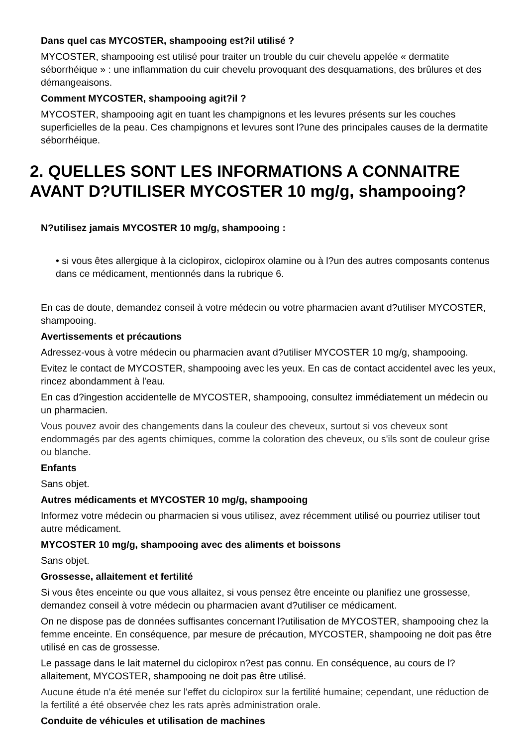Dans quel cas MYCOSTER, shampooing est?il utilisé ?
MYCOSTER, shampooing est utilisé pour traiter un trouble du cuir chevelu appelée « dermatite séborrhéique » : une inflammation du cuir chevelu provoquant des desquamations, des brûlures et des démangeaisons.
Comment MYCOSTER, shampooing agit?il ?
MYCOSTER, shampooing agit en tuant les champignons et les levures présents sur les couches superficielles de la peau. Ces champignons et levures sont l?une des principales causes de la dermatite séborrhéique.
2. QUELLES SONT LES INFORMATIONS A CONNAITRE AVANT D?UTILISER MYCOSTER 10 mg/g, shampooing?
N?utilisez jamais MYCOSTER 10 mg/g, shampooing :
• si vous êtes allergique à la ciclopirox, ciclopirox olamine ou à l?un des autres composants contenus dans ce médicament, mentionnés dans la rubrique 6.
En cas de doute, demandez conseil à votre médecin ou votre pharmacien avant d?utiliser MYCOSTER, shampooing.
Avertissements et précautions
Adressez-vous à votre médecin ou pharmacien avant d?utiliser MYCOSTER 10 mg/g, shampooing.
Evitez le contact de MYCOSTER, shampooing avec les yeux. En cas de contact accidentel avec les yeux, rincez abondamment à l'eau.
En cas d?ingestion accidentelle de MYCOSTER, shampooing, consultez immédiatement un médecin ou un pharmacien.
Vous pouvez avoir des changements dans la couleur des cheveux, surtout si vos cheveux sont endommagés par des agents chimiques, comme la coloration des cheveux, ou s'ils sont de couleur grise ou blanche.
Enfants
Sans objet.
Autres médicaments et MYCOSTER 10 mg/g, shampooing
Informez votre médecin ou pharmacien si vous utilisez, avez récemment utilisé ou pourriez utiliser tout autre médicament.
MYCOSTER 10 mg/g, shampooing avec des aliments et boissons
Sans objet.
Grossesse, allaitement et fertilité
Si vous êtes enceinte ou que vous allaitez, si vous pensez être enceinte ou planifiez une grossesse, demandez conseil à votre médecin ou pharmacien avant d?utiliser ce médicament.
On ne dispose pas de données suffisantes concernant l?utilisation de MYCOSTER, shampooing chez la femme enceinte. En conséquence, par mesure de précaution, MYCOSTER, shampooing ne doit pas être utilisé en cas de grossesse.
Le passage dans le lait maternel du ciclopirox n?est pas connu. En conséquence, au cours de l?allaitement, MYCOSTER, shampooing ne doit pas être utilisé.
Aucune étude n'a été menée sur l'effet du ciclopirox sur la fertilité humaine; cependant, une réduction de la fertilité a été observée chez les rats après administration orale.
Conduite de véhicules et utilisation de machines